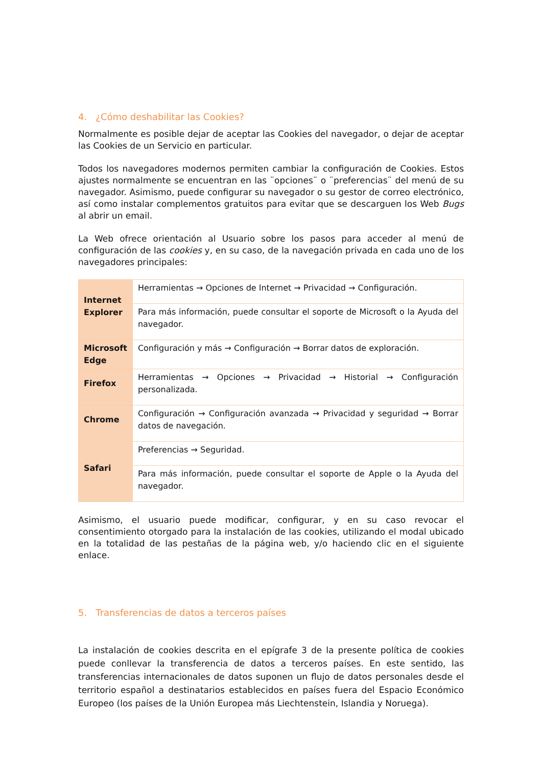4. ¿Cómo deshabilitar las Cookies?
Normalmente es posible dejar de aceptar las Cookies del navegador, o dejar de aceptar las Cookies de un Servicio en particular.
Todos los navegadores modernos permiten cambiar la configuración de Cookies. Estos ajustes normalmente se encuentran en las ¨opciones¨ o ¨preferencias¨ del menú de su navegador. Asimismo, puede configurar su navegador o su gestor de correo electrónico, así como instalar complementos gratuitos para evitar que se descarguen los Web Bugs al abrir un email.
La Web ofrece orientación al Usuario sobre los pasos para acceder al menú de configuración de las cookies y, en su caso, de la navegación privada en cada uno de los navegadores principales:
| Internet Explorer | Herramientas → Opciones de Internet → Privacidad → Configuración. |
| | Para más información, puede consultar el soporte de Microsoft o la Ayuda del navegador. |
| Microsoft Edge | Configuración y más → Configuración → Borrar datos de exploración. |
| Firefox | Herramientas → Opciones → Privacidad → Historial → Configuración personalizada. |
| Chrome | Configuración → Configuración avanzada → Privacidad y seguridad → Borrar datos de navegación. |
| Safari | Preferencias → Seguridad. |
| | Para más información, puede consultar el soporte de Apple o la Ayuda del navegador. |
Asimismo, el usuario puede modificar, configurar, y en su caso revocar el consentimiento otorgado para la instalación de las cookies, utilizando el modal ubicado en la totalidad de las pestañas de la página web, y/o haciendo clic en el siguiente enlace.
5. Transferencias de datos a terceros países
La instalación de cookies descrita en el epígrafe 3 de la presente política de cookies puede conllevar la transferencia de datos a terceros países. En este sentido, las transferencias internacionales de datos suponen un flujo de datos personales desde el territorio español a destinatarios establecidos en países fuera del Espacio Económico Europeo (los países de la Unión Europea más Liechtenstein, Islandia y Noruega).